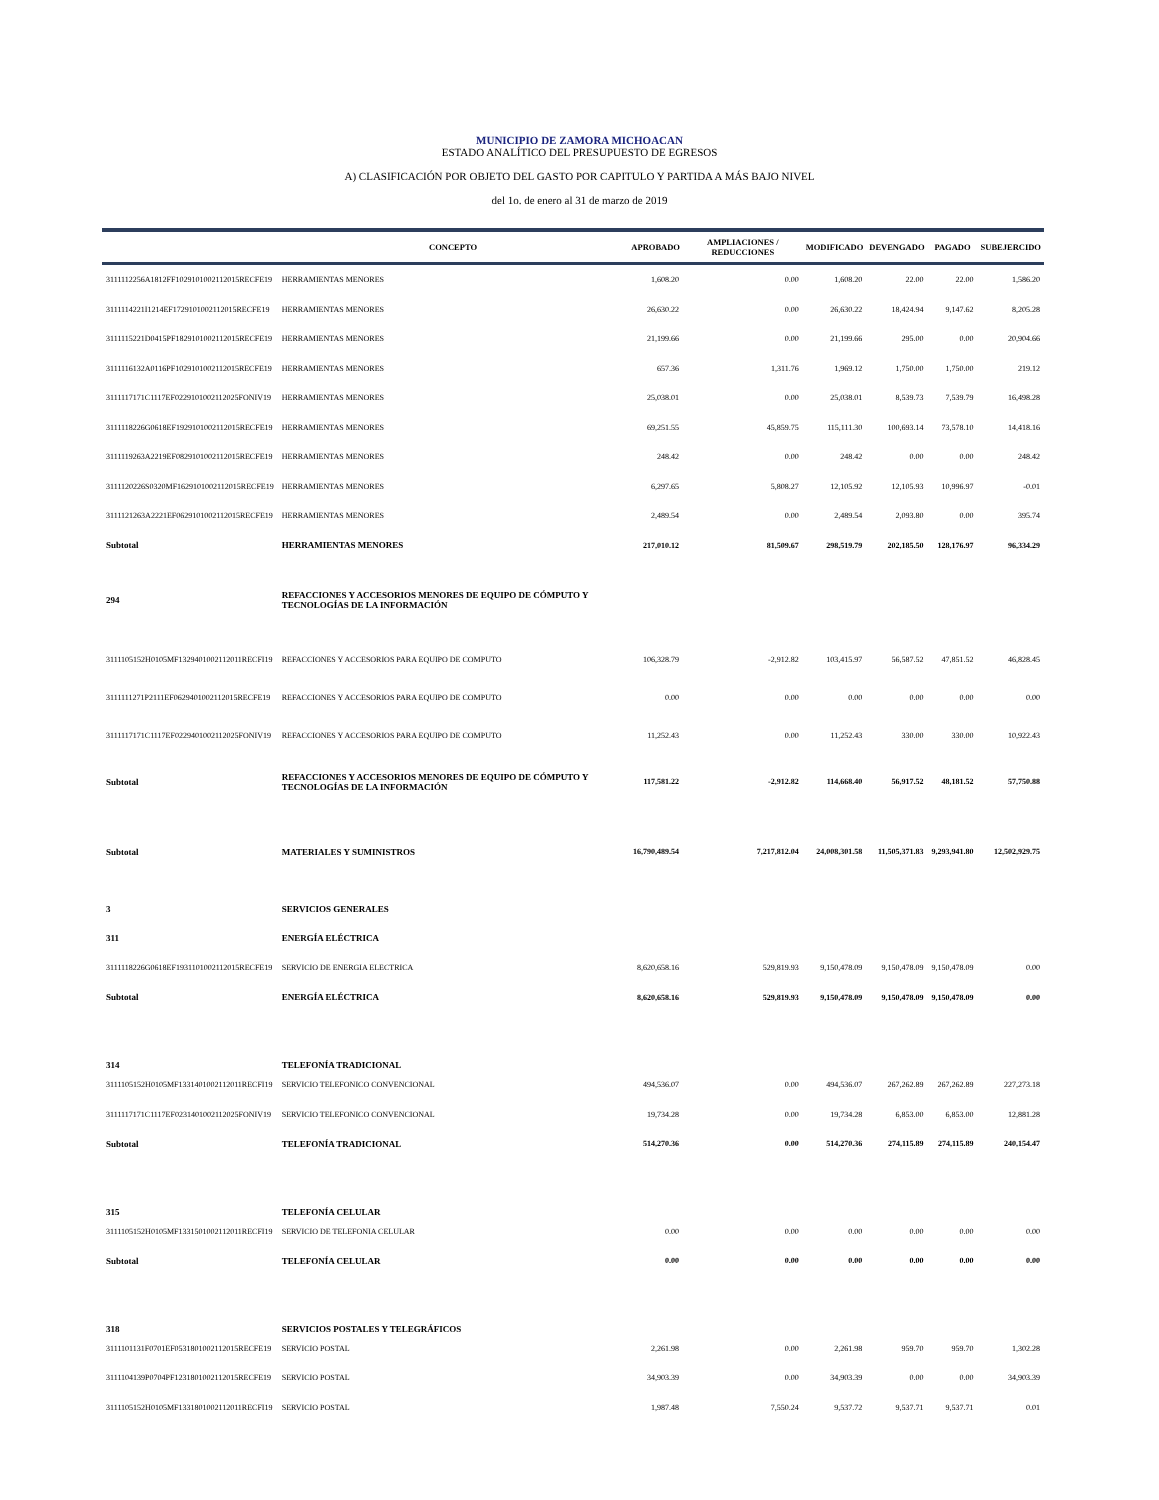MUNICIPIO DE ZAMORA MICHOACAN
ESTADO ANALÍTICO DEL PRESUPUESTO DE EGRESOS
A) CLASIFICACIÓN POR OBJETO DEL GASTO POR CAPITULO Y PARTIDA A MÁS BAJO NIVEL
del 1o. de enero al 31 de marzo de 2019
| | CONCEPTO | APROBADO | AMPLIACIONES / REDUCCIONES | MODIFICADO | DEVENGADO | PAGADO | SUBEJERCIDO |
| --- | --- | --- | --- | --- | --- | --- | --- |
| 3111112256A1812FF1029101002112015RECFE19 | HERRAMIENTAS MENORES | 1,608.20 | 0.00 | 1,608.20 | 22.00 | 22.00 | 1,586.20 |
| 3111114221I1214EF1729101002112015RECFE19 | HERRAMIENTAS MENORES | 26,630.22 | 0.00 | 26,630.22 | 18,424.94 | 9,147.62 | 8,205.28 |
| 3111115221D0415PF1829101002112015RECFE19 | HERRAMIENTAS MENORES | 21,199.66 | 0.00 | 21,199.66 | 295.00 | 0.00 | 20,904.66 |
| 3111116132A0116PF1029101002112015RECFE19 | HERRAMIENTAS MENORES | 657.36 | 1,311.76 | 1,969.12 | 1,750.00 | 1,750.00 | 219.12 |
| 3111117171C1117EF0229101002112025FONIV19 | HERRAMIENTAS MENORES | 25,038.01 | 0.00 | 25,038.01 | 8,539.73 | 7,539.79 | 16,498.28 |
| 3111118226G0618EF1929101002112015RECFE19 | HERRAMIENTAS MENORES | 69,251.55 | 45,859.75 | 115,111.30 | 100,693.14 | 73,578.10 | 14,418.16 |
| 3111119263A2219EF0829101002112015RECFE19 | HERRAMIENTAS MENORES | 248.42 | 0.00 | 248.42 | 0.00 | 0.00 | 248.42 |
| 3111120226S0320MF1629101002112015RECFE19 | HERRAMIENTAS MENORES | 6,297.65 | 5,808.27 | 12,105.92 | 12,105.93 | 10,996.97 | -0.01 |
| 3111121263A2221EF0629101002112015RECFE19 | HERRAMIENTAS MENORES | 2,489.54 | 0.00 | 2,489.54 | 2,093.80 | 0.00 | 395.74 |
| Subtotal | HERRAMIENTAS MENORES | 217,010.12 | 81,509.67 | 298,519.79 | 202,185.50 | 128,176.97 | 96,334.29 |
| 294 | REFACCIONES Y ACCESORIOS MENORES DE EQUIPO DE CÓMPUTO Y TECNOLOGÍAS DE LA INFORMACIÓN | | | | | | |
| 3111105152H0105MF1329401002112011RECFI19 | REFACCIONES Y ACCESORIOS PARA EQUIPO DE COMPUTO | 106,328.79 | -2,912.82 | 103,415.97 | 56,587.52 | 47,851.52 | 46,828.45 |
| 3111111271P2111EF0629401002112015RECFE19 | REFACCIONES Y ACCESORIOS PARA EQUIPO DE COMPUTO | 0.00 | 0.00 | 0.00 | 0.00 | 0.00 | 0.00 |
| 3111117171C1117EF0229401002112025FONIV19 | REFACCIONES Y ACCESORIOS PARA EQUIPO DE COMPUTO | 11,252.43 | 0.00 | 11,252.43 | 330.00 | 330.00 | 10,922.43 |
| Subtotal | REFACCIONES Y ACCESORIOS MENORES DE EQUIPO DE CÓMPUTO Y TECNOLOGÍAS DE LA INFORMACIÓN | 117,581.22 | -2,912.82 | 114,668.40 | 56,917.52 | 48,181.52 | 57,750.88 |
| Subtotal | MATERIALES Y SUMINISTROS | 16,790,489.54 | 7,217,812.04 | 24,008,301.58 | 11,505,371.83 | 9,293,941.80 | 12,502,929.75 |
| 3 | SERVICIOS GENERALES | | | | | | |
| 311 | ENERGÍA ELÉCTRICA | | | | | | |
| 3111118226G0618EF1931101002112015RECFE19 | SERVICIO DE ENERGIA ELECTRICA | 8,620,658.16 | 529,819.93 | 9,150,478.09 | 9,150,478.09 | 9,150,478.09 | 0.00 |
| Subtotal | ENERGÍA ELÉCTRICA | 8,620,658.16 | 529,819.93 | 9,150,478.09 | 9,150,478.09 | 9,150,478.09 | 0.00 |
| 314 | TELEFONÍA TRADICIONAL | | | | | | |
| 3111105152H0105MF1331401002112011RECFI19 | SERVICIO TELEFONICO CONVENCIONAL | 494,536.07 | 0.00 | 494,536.07 | 267,262.89 | 267,262.89 | 227,273.18 |
| 3111117171C1117EF0231401002112025FONIV19 | SERVICIO TELEFONICO CONVENCIONAL | 19,734.28 | 0.00 | 19,734.28 | 6,853.00 | 6,853.00 | 12,881.28 |
| Subtotal | TELEFONÍA TRADICIONAL | 514,270.36 | 0.00 | 514,270.36 | 274,115.89 | 274,115.89 | 240,154.47 |
| 315 | TELEFONÍA CELULAR | | | | | | |
| 3111105152H0105MF1331501002112011RECFI19 | SERVICIO DE TELEFONIA CELULAR | 0.00 | 0.00 | 0.00 | 0.00 | 0.00 | 0.00 |
| Subtotal | TELEFONÍA CELULAR | 0.00 | 0.00 | 0.00 | 0.00 | 0.00 | 0.00 |
| 318 | SERVICIOS POSTALES Y TELEGRÁFICOS | | | | | | |
| 3111101131F0701EF0531801002112015RECFE19 | SERVICIO POSTAL | 2,261.98 | 0.00 | 2,261.98 | 959.70 | 959.70 | 1,302.28 |
| 3111104139P0704PF1231801002112015RECFE19 | SERVICIO POSTAL | 34,903.39 | 0.00 | 34,903.39 | 0.00 | 0.00 | 34,903.39 |
| 3111105152H0105MF1331801002112011RECFI19 | SERVICIO POSTAL | 1,987.48 | 7,550.24 | 9,537.72 | 9,537.71 | 9,537.71 | 0.01 |